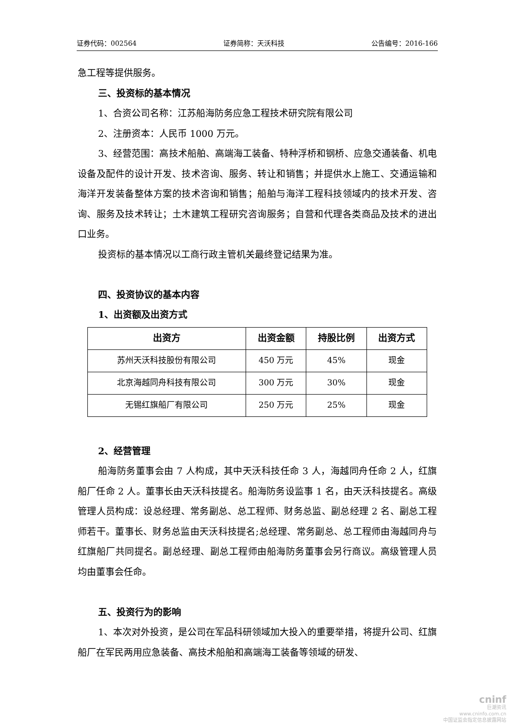证券代码：002564 证券简称：天沃科技 公告编号：2016-166
急工程等提供服务。
三、投资标的基本情况
1、合资公司名称：江苏船海防务应急工程技术研究院有限公司
2、注册资本：人民币 1000 万元。
3、经营范围：高技术船舶、高端海工装备、特种浮桥和钢桥、应急交通装备、机电设备及配件的设计开发、技术咨询、服务、转让和销售；并提供水上施工、交通运输和海洋开发装备整体方案的技术咨询和销售；船舶与海洋工程科技领域内的技术开发、咨询、服务及技术转让；土木建筑工程研究咨询服务；自营和代理各类商品及技术的进出口业务。
投资标的基本情况以工商行政主管机关最终登记结果为准。
四、投资协议的基本内容
1、出资额及出资方式
| 出资方 | 出资金额 | 持股比例 | 出资方式 |
| --- | --- | --- | --- |
| 苏州天沃科技股份有限公司 | 450 万元 | 45% | 现金 |
| 北京海越同舟科技有限公司 | 300 万元 | 30% | 现金 |
| 无锡红旗船厂有限公司 | 250 万元 | 25% | 现金 |
2、经营管理
船海防务董事会由 7 人构成，其中天沃科技任命 3 人，海越同舟任命 2 人，红旗船厂任命 2 人。董事长由天沃科技提名。船海防务设监事 1 名，由天沃科技提名。高级管理人员构成：设总经理、常务副总、总工程师、财务总监、副总经理 2 名、副总工程师若干。董事长、财务总监由天沃科技提名;总经理、常务副总、总工程师由海越同舟与红旗船厂共同提名。副总经理、副总工程师由船海防务董事会另行商议。高级管理人员均由董事会任命。
五、投资行为的影响
1、本次对外投资，是公司在军品科研领域加大投入的重要举措，将提升公司、红旗船厂在军民两用应急装备、高技术船舶和高端海工装备等领域的研发、
cninf
巨潮资讯
www.cninfo.com.cn
中国证监会指定信息披露网站